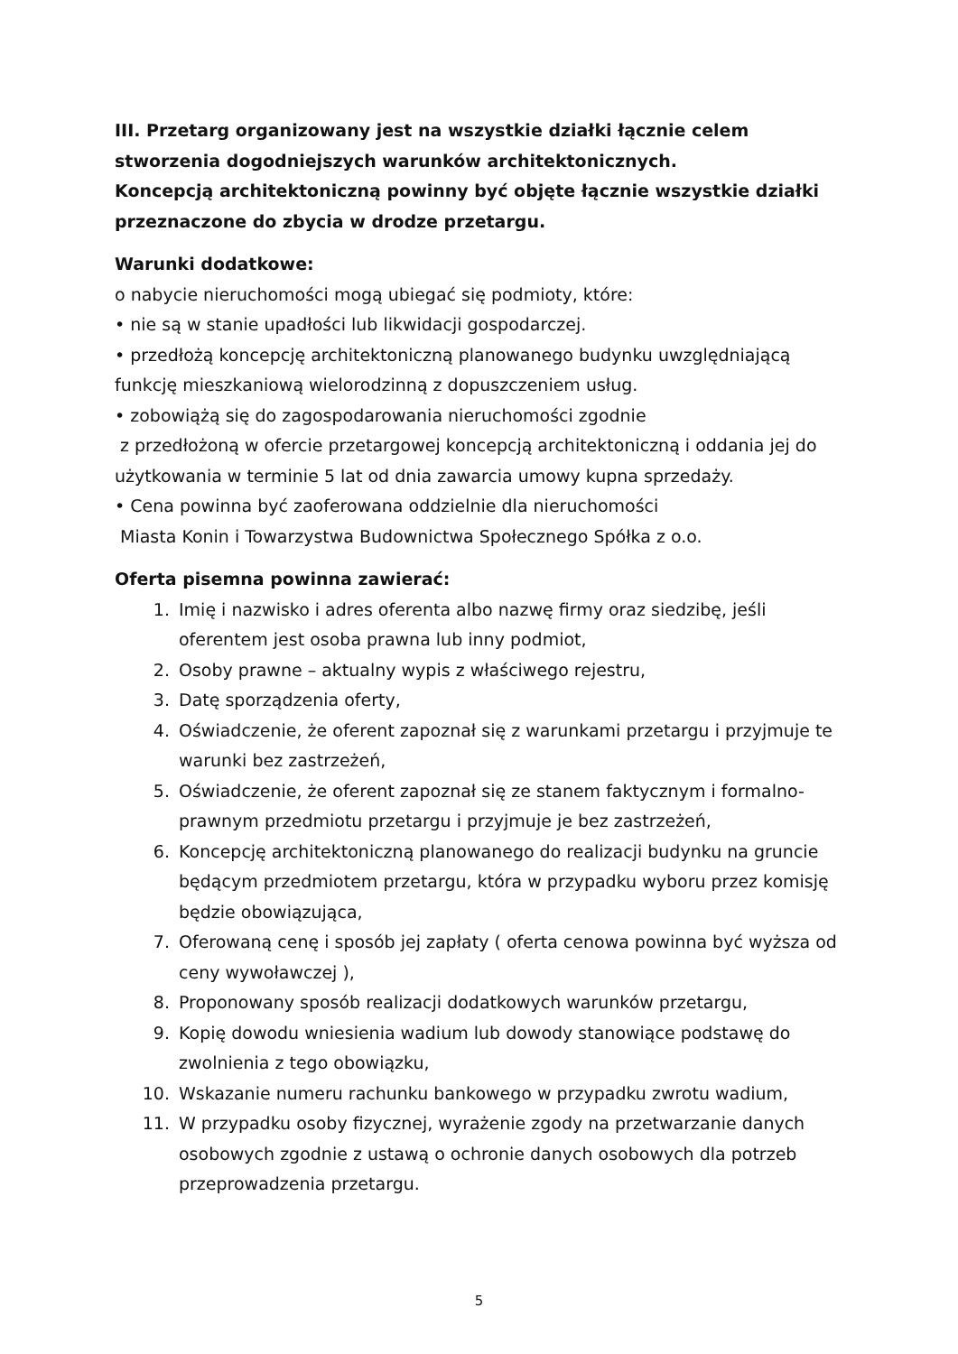III. Przetarg organizowany jest na wszystkie działki łącznie celem stworzenia dogodniejszych warunków architektonicznych.
Koncepcją architektoniczną powinny być objęte łącznie wszystkie działki przeznaczone do zbycia w drodze przetargu.
Warunki dodatkowe:
o nabycie nieruchomości mogą ubiegać się podmioty, które:
• nie są w stanie upadłości lub likwidacji gospodarczej.
• przedłożą koncepcję architektoniczną planowanego budynku uwzględniającą funkcję mieszkaniową wielorodzinną z dopuszczeniem usług.
• zobowiążą się do zagospodarowania nieruchomości zgodnie
z przedłożoną w ofercie przetargowej koncepcją architektoniczną i oddania jej do użytkowania w terminie 5 lat od dnia zawarcia umowy kupna sprzedaży.
• Cena powinna być zaoferowana oddzielnie dla nieruchomości
Miasta Konin i Towarzystwa Budownictwa Społecznego Spółka z o.o.
Oferta pisemna powinna zawierać:
1. Imię i nazwisko i adres oferenta albo nazwę firmy oraz siedzibę, jeśli oferentem jest osoba prawna lub inny podmiot,
2. Osoby prawne – aktualny wypis z właściwego rejestru,
3. Datę sporządzenia oferty,
4. Oświadczenie, że oferent zapoznał się z warunkami przetargu i przyjmuje te warunki bez zastrzeżeń,
5. Oświadczenie, że oferent zapoznał się ze stanem faktycznym i formalno-prawnym przedmiotu przetargu i przyjmuje je bez zastrzeżeń,
6. Koncepcję architektoniczną planowanego do realizacji budynku na gruncie będącym przedmiotem przetargu, która w przypadku wyboru przez komisję będzie obowiązująca,
7. Oferowaną cenę i sposób jej zapłaty ( oferta cenowa powinna być wyższa od ceny wywoławczej ),
8. Proponowany sposób realizacji dodatkowych warunków przetargu,
9. Kopię dowodu wniesienia wadium lub dowody stanowiące podstawę do zwolnienia z tego obowiązku,
10. Wskazanie numeru rachunku bankowego w przypadku zwrotu wadium,
11. W przypadku osoby fizycznej, wyrażenie zgody na przetwarzanie danych osobowych zgodnie z ustawą o ochronie danych osobowych dla potrzeb przeprowadzenia przetargu.
5